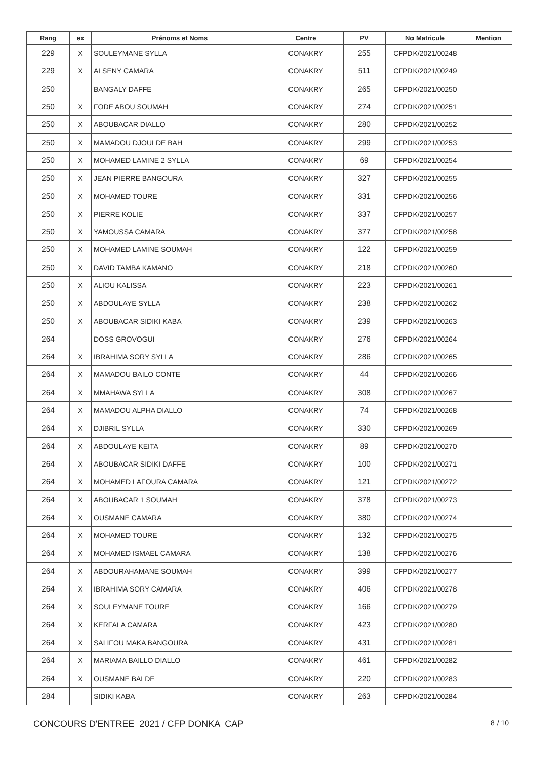| Rang | ex | Prénoms et Noms | Centre | PV | No Matricule | Mention |
| --- | --- | --- | --- | --- | --- | --- |
| 229 | X | SOULEYMANE SYLLA | CONAKRY | 255 | CFPDK/2021/00248 | |
| 229 | X | ALSENY CAMARA | CONAKRY | 511 | CFPDK/2021/00249 | |
| 250 | | BANGALY DAFFE | CONAKRY | 265 | CFPDK/2021/00250 | |
| 250 | X | FODE ABOU SOUMAH | CONAKRY | 274 | CFPDK/2021/00251 | |
| 250 | X | ABOUBACAR DIALLO | CONAKRY | 280 | CFPDK/2021/00252 | |
| 250 | X | MAMADOU DJOULDE BAH | CONAKRY | 299 | CFPDK/2021/00253 | |
| 250 | X | MOHAMED LAMINE 2 SYLLA | CONAKRY | 69 | CFPDK/2021/00254 | |
| 250 | X | JEAN PIERRE BANGOURA | CONAKRY | 327 | CFPDK/2021/00255 | |
| 250 | X | MOHAMED TOURE | CONAKRY | 331 | CFPDK/2021/00256 | |
| 250 | X | PIERRE KOLIE | CONAKRY | 337 | CFPDK/2021/00257 | |
| 250 | X | YAMOUSSA CAMARA | CONAKRY | 377 | CFPDK/2021/00258 | |
| 250 | X | MOHAMED LAMINE SOUMAH | CONAKRY | 122 | CFPDK/2021/00259 | |
| 250 | X | DAVID TAMBA KAMANO | CONAKRY | 218 | CFPDK/2021/00260 | |
| 250 | X | ALIOU KALISSA | CONAKRY | 223 | CFPDK/2021/00261 | |
| 250 | X | ABDOULAYE SYLLA | CONAKRY | 238 | CFPDK/2021/00262 | |
| 250 | X | ABOUBACAR SIDIKI KABA | CONAKRY | 239 | CFPDK/2021/00263 | |
| 264 | | DOSS GROVOGUI | CONAKRY | 276 | CFPDK/2021/00264 | |
| 264 | X | IBRAHIMA SORY SYLLA | CONAKRY | 286 | CFPDK/2021/00265 | |
| 264 | X | MAMADOU BAILO CONTE | CONAKRY | 44 | CFPDK/2021/00266 | |
| 264 | X | MMAHAWA SYLLA | CONAKRY | 308 | CFPDK/2021/00267 | |
| 264 | X | MAMADOU ALPHA DIALLO | CONAKRY | 74 | CFPDK/2021/00268 | |
| 264 | X | DJIBRIL SYLLA | CONAKRY | 330 | CFPDK/2021/00269 | |
| 264 | X | ABDOULAYE KEITA | CONAKRY | 89 | CFPDK/2021/00270 | |
| 264 | X | ABOUBACAR SIDIKI DAFFE | CONAKRY | 100 | CFPDK/2021/00271 | |
| 264 | X | MOHAMED LAFOURA CAMARA | CONAKRY | 121 | CFPDK/2021/00272 | |
| 264 | X | ABOUBACAR 1 SOUMAH | CONAKRY | 378 | CFPDK/2021/00273 | |
| 264 | X | OUSMANE CAMARA | CONAKRY | 380 | CFPDK/2021/00274 | |
| 264 | X | MOHAMED TOURE | CONAKRY | 132 | CFPDK/2021/00275 | |
| 264 | X | MOHAMED ISMAEL CAMARA | CONAKRY | 138 | CFPDK/2021/00276 | |
| 264 | X | ABDOURAHAMANE SOUMAH | CONAKRY | 399 | CFPDK/2021/00277 | |
| 264 | X | IBRAHIMA SORY CAMARA | CONAKRY | 406 | CFPDK/2021/00278 | |
| 264 | X | SOULEYMANE TOURE | CONAKRY | 166 | CFPDK/2021/00279 | |
| 264 | X | KERFALA CAMARA | CONAKRY | 423 | CFPDK/2021/00280 | |
| 264 | X | SALIFOU MAKA BANGOURA | CONAKRY | 431 | CFPDK/2021/00281 | |
| 264 | X | MARIAMA BAILLO DIALLO | CONAKRY | 461 | CFPDK/2021/00282 | |
| 264 | X | OUSMANE BALDE | CONAKRY | 220 | CFPDK/2021/00283 | |
| 284 | | SIDIKI KABA | CONAKRY | 263 | CFPDK/2021/00284 | |
CONCOURS D'ENTREE 2021 / CFP DONKA CAP 8 / 10